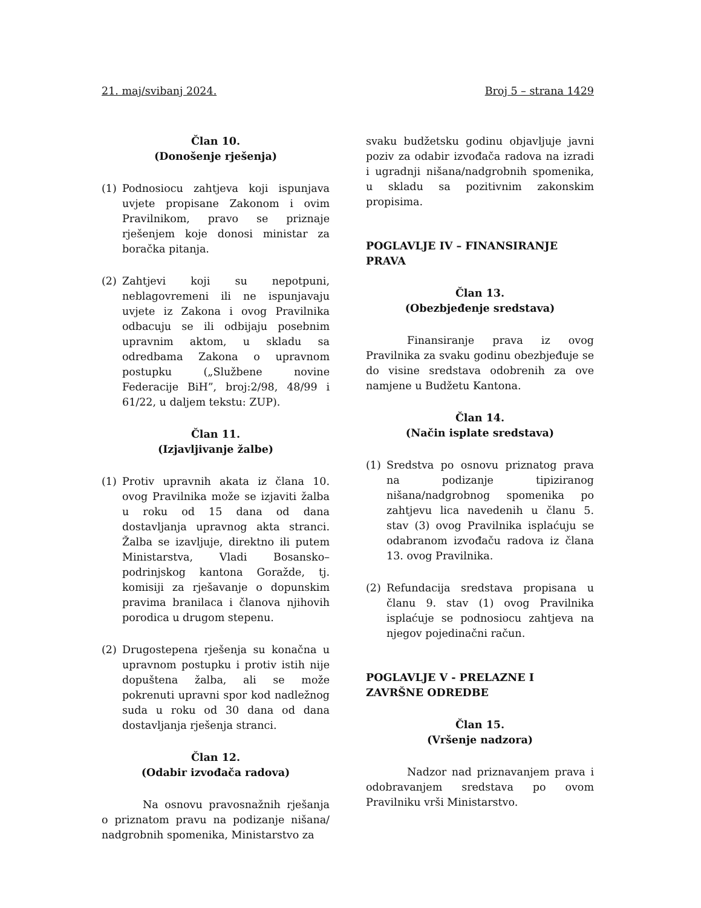21. maj/svibanj 2024. Broj 5 – strana 1429
Član 10.
(Donošenje rješenja)
(1) Podnosiocu zahtjeva koji ispunjava uvjete propisane Zakonom i ovim Pravilnikom, pravo se priznaje rješenjem koje donosi ministar za boračka pitanja.
(2) Zahtjevi koji su nepotpuni, neblagovremeni ili ne ispunjavaju uvjete iz Zakona i ovog Pravilnika odbacuju se ili odbijaju posebnim upravnim aktom, u skladu sa odredbama Zakona o upravnom postupku („Službene novine Federacije BiH”, broj:2/98, 48/99 i 61/22, u daljem tekstu: ZUP).
Član 11.
(Izjavljivanje žalbe)
(1) Protiv upravnih akata iz člana 10. ovog Pravilnika može se izjaviti žalba u roku od 15 dana od dana dostavljanja upravnog akta stranci. Žalba se izavljuje, direktno ili putem Ministarstva, Vladi Bosansko–podrinjskog kantona Goražde, tj. komisiji za rješavanje o dopunskim pravima branilaca i članova njihovih porodica u drugom stepenu.
(2) Drugostepena rješenja su konačna u upravnom postupku i protiv istih nije dopuštena žalba, ali se može pokrenuti upravni spor kod nadležnog suda u roku od 30 dana od dana dostavljanja rješenja stranci.
Član 12.
(Odabir izvođača radova)
Na osnovu pravosnažnih rješanja o priznatom pravu na podizanje nišana/ nadgrobnih spomenika, Ministarstvo za
svaku budžetsku godinu objavljuje javni poziv za odabir izvođača radova na izradi i ugradnji nišana/nadgrobnih spomenika, u skladu sa pozitivnim zakonskim propisima.
POGLAVLJE IV – FINANSIRANJE PRAVA
Član 13.
(Obezbjeđenje sredstava)
Finansiranje prava iz ovog Pravilnika za svaku godinu obezbjeđuje se do visine sredstava odobrenih za ove namjene u Budžetu Kantona.
Član 14.
(Način isplate sredstava)
(1) Sredstva po osnovu priznatog prava na podizanje tipiziranog nišana/nadgrobnog spomenika po zahtjevu lica navedenih u članu 5. stav (3) ovog Pravilnika isplaćuju se odabranom izvođaču radova iz člana 13. ovog Pravilnika.
(2) Refundacija sredstava propisana u članu 9. stav (1) ovog Pravilnika isplaćuje se podnosiocu zahtjeva na njegov pojedinačni račun.
POGLAVLJE V - PRELAZNE I ZAVRŠNE ODREDBE
Član 15.
(Vršenje nadzora)
Nadzor nad priznavanjem prava i odobravanjem sredstava po ovom Pravilniku vrši Ministarstvo.